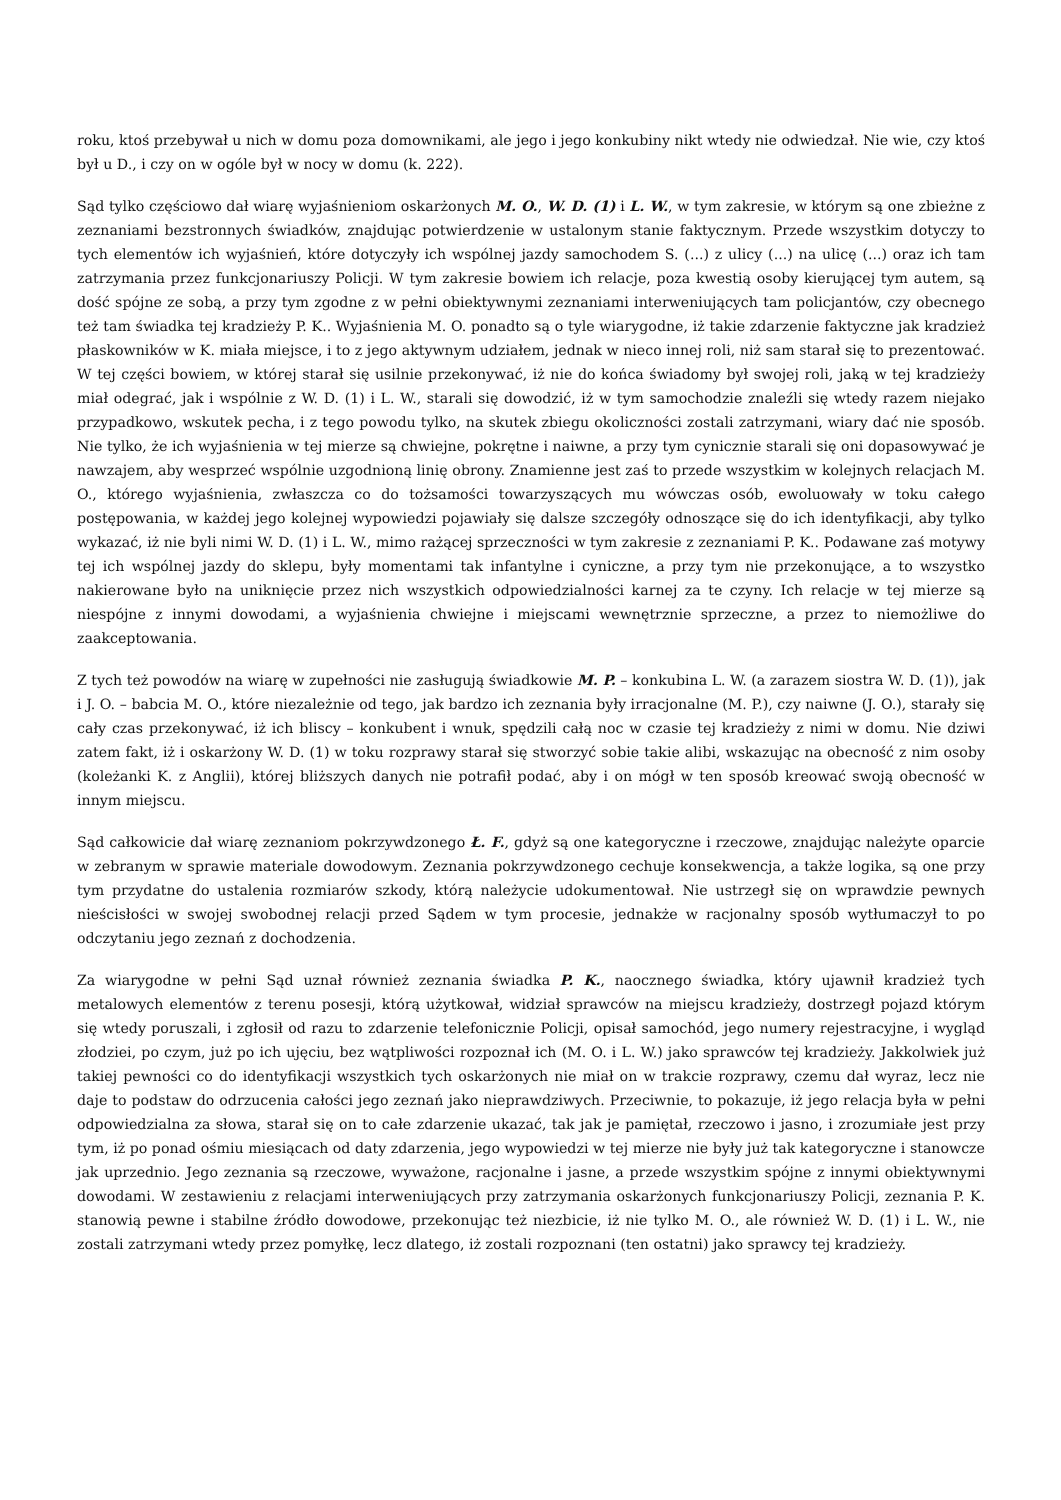roku, ktoś przebywał u nich w domu poza domownikami, ale jego i jego konkubiny nikt wtedy nie odwiedzał. Nie wie, czy ktoś był u D., i czy on w ogóle był w nocy w domu (k. 222).
Sąd tylko częściowo dał wiarę wyjaśnieniom oskarżonych M. O., W. D. (1) i L. W., w tym zakresie, w którym są one zbieżne z zeznaniami bezstronnych świadków, znajdując potwierdzenie w ustalonym stanie faktycznym. Przede wszystkim dotyczy to tych elementów ich wyjaśnień, które dotyczyły ich wspólnej jazdy samochodem S. (...) z ulicy (...) na ulicę (...) oraz ich tam zatrzymania przez funkcjonariuszy Policji. W tym zakresie bowiem ich relacje, poza kwestią osoby kierującej tym autem, są dość spójne ze sobą, a przy tym zgodne z w pełni obiektywnymi zeznaniami interweniujących tam policjantów, czy obecnego też tam świadka tej kradzieży P. K.. Wyjaśnienia M. O. ponadto są o tyle wiarygodne, iż takie zdarzenie faktyczne jak kradzież płaskowników w K. miała miejsce, i to z jego aktywnym udziałem, jednak w nieco innej roli, niż sam starał się to prezentować. W tej części bowiem, w której starał się usilnie przekonywać, iż nie do końca świadomy był swojej roli, jaką w tej kradzieży miał odegrać, jak i wspólnie z W. D. (1) i L. W., starali się dowodzić, iż w tym samochodzie znaleźli się wtedy razem niejako przypadkowo, wskutek pecha, i z tego powodu tylko, na skutek zbiegu okoliczności zostali zatrzymani, wiary dać nie sposób. Nie tylko, że ich wyjaśnienia w tej mierze są chwiejne, pokrętne i naiwne, a przy tym cynicznie starali się oni dopasowywać je nawzajem, aby wesprzeć wspólnie uzgodnioną linię obrony. Znamienne jest zaś to przede wszystkim w kolejnych relacjach M. O., którego wyjaśnienia, zwłaszcza co do tożsamości towarzyszących mu wówczas osób, ewoluowały w toku całego postępowania, w każdej jego kolejnej wypowiedzi pojawiały się dalsze szczegóły odnoszące się do ich identyfikacji, aby tylko wykazać, iż nie byli nimi W. D. (1) i L. W., mimo rażącej sprzeczności w tym zakresie z zeznaniami P. K.. Podawane zaś motywy tej ich wspólnej jazdy do sklepu, były momentami tak infantylne i cyniczne, a przy tym nie przekonujące, a to wszystko nakierowane było na uniknięcie przez nich wszystkich odpowiedzialności karnej za te czyny. Ich relacje w tej mierze są niespójne z innymi dowodami, a wyjaśnienia chwiejne i miejscami wewnętrznie sprzeczne, a przez to niemożliwe do zaakceptowania.
Z tych też powodów na wiarę w zupełności nie zasługują świadkowie M. P. – konkubina L. W. (a zarazem siostra W. D. (1)), jak i J. O. – babcia M. O., które niezależnie od tego, jak bardzo ich zeznania były irracjonalne (M. P.), czy naiwne (J. O.), starały się cały czas przekonywać, iż ich bliscy – konkubent i wnuk, spędzili całą noc w czasie tej kradzieży z nimi w domu. Nie dziwi zatem fakt, iż i oskarżony W. D. (1) w toku rozprawy starał się stworzyć sobie takie alibi, wskazując na obecność z nim osoby (koleżanki K. z Anglii), której bliższych danych nie potrafił podać, aby i on mógł w ten sposób kreować swoją obecność w innym miejscu.
Sąd całkowicie dał wiarę zeznaniom pokrzywdzonego Ł. F., gdyż są one kategoryczne i rzeczowe, znajdując należyte oparcie w zebranym w sprawie materiale dowodowym. Zeznania pokrzywdzonego cechuje konsekwencja, a także logika, są one przy tym przydatne do ustalenia rozmiarów szkody, którą należycie udokumentował. Nie ustrzegł się on wprawdzie pewnych nieścisłości w swojej swobodnej relacji przed Sądem w tym procesie, jednakże w racjonalny sposób wytłumaczył to po odczytaniu jego zeznań z dochodzenia.
Za wiarygodne w pełni Sąd uznał również zeznania świadka P. K., naocznego świadka, który ujawnił kradzież tych metalowych elementów z terenu posesji, którą użytkował, widział sprawców na miejscu kradzieży, dostrzegł pojazd którym się wtedy poruszali, i zgłosił od razu to zdarzenie telefonicznie Policji, opisał samochód, jego numery rejestracyjne, i wygląd złodziei, po czym, już po ich ujęciu, bez wątpliwości rozpoznał ich (M. O. i L. W.) jako sprawców tej kradzieży. Jakkolwiek już takiej pewności co do identyfikacji wszystkich tych oskarżonych nie miał on w trakcie rozprawy, czemu dał wyraz, lecz nie daje to podstaw do odrzucenia całości jego zeznań jako nieprawdziwych. Przeciwnie, to pokazuje, iż jego relacja była w pełni odpowiedzialna za słowa, starał się on to całe zdarzenie ukazać, tak jak je pamiętał, rzeczowo i jasno, i zrozumiałe jest przy tym, iż po ponad ośmiu miesiącach od daty zdarzenia, jego wypowiedzi w tej mierze nie były już tak kategoryczne i stanowcze jak uprzednio. Jego zeznania są rzeczowe, wyważone, racjonalne i jasne, a przede wszystkim spójne z innymi obiektywnymi dowodami. W zestawieniu z relacjami interweniujących przy zatrzymania oskarżonych funkcjonariuszy Policji, zeznania P. K. stanowią pewne i stabilne źródło dowodowe, przekonując też niezbicie, iż nie tylko M. O., ale również W. D. (1) i L. W., nie zostali zatrzymani wtedy przez pomyłkę, lecz dlatego, iż zostali rozpoznani (ten ostatni) jako sprawcy tej kradzieży.